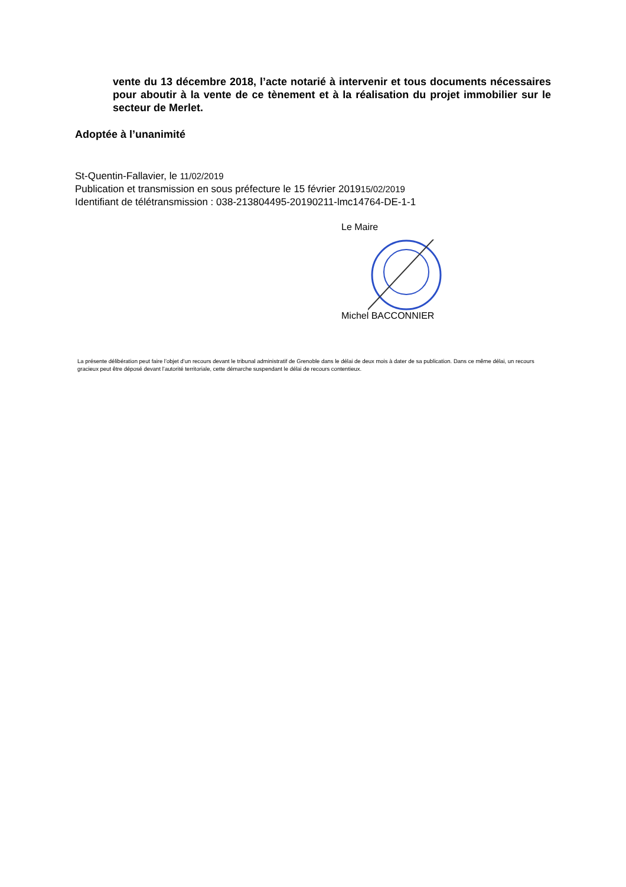vente du 13 décembre 2018, l’acte notarié à intervenir et tous documents nécessaires pour aboutir à la vente de ce tènement et à la réalisation du projet immobilier sur le secteur de Merlet.
Adoptée à l’unanimité
St-Quentin-Fallavier, le 11/02/2019
Publication et transmission en sous préfecture le 15 février 201915/02/2019
Identifiant de télétransmission : 038-213804495-20190211-lmc14764-DE-1-1
Le Maire
Michel BACCONNIER
La présente délibération peut faire l’objet d’un recours devant le tribunal administratif de Grenoble dans le délai de deux mois à dater de sa publication. Dans ce même délai, un recours gracieux peut être déposé devant l’autorité territoriale, cette démarche suspendant le délai de recours contentieux.